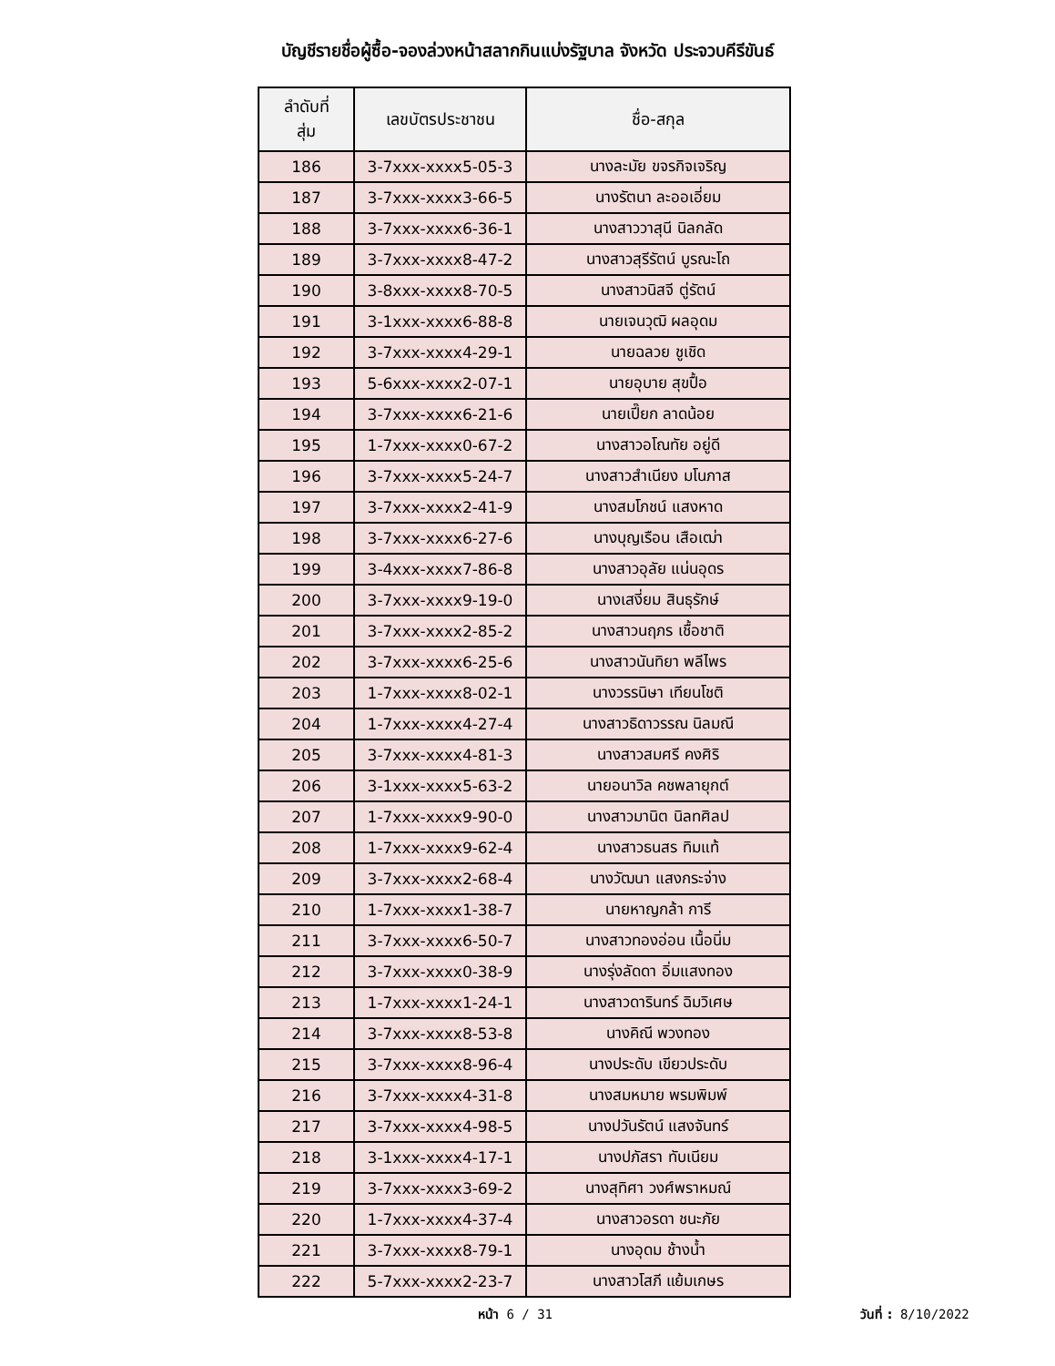บัญชีรายชื่อผู้ซื้อ-จองล่วงหน้าสลากกินแบ่งรัฐบาล จังหวัด ประจวบคีรีขันธ์
| ลำดับที่ สุ่ม | เลขบัตรประชาชน | ชื่อ-สกุล |
| --- | --- | --- |
| 186 | 3-7xxx-xxxx5-05-3 | นางละมัย ขจรกิจเจริญ |
| 187 | 3-7xxx-xxxx3-66-5 | นางรัตนา ละออเอี่ยม |
| 188 | 3-7xxx-xxxx6-36-1 | นางสาววาสุนี นิลกลัด |
| 189 | 3-7xxx-xxxx8-47-2 | นางสาวสุรีรัตน์ บูรณะโถ |
| 190 | 3-8xxx-xxxx8-70-5 | นางสาวนิสจี ตู่รัตน์ |
| 191 | 3-1xxx-xxxx6-88-8 | นายเจนวุฒิ ผลอุดม |
| 192 | 3-7xxx-xxxx4-29-1 | นายฉลวย ชูเชิด |
| 193 | 5-6xxx-xxxx2-07-1 | นายอุบาย สุขปื้อ |
| 194 | 3-7xxx-xxxx6-21-6 | นายเปี๊ยก ลาดน้อย |
| 195 | 1-7xxx-xxxx0-67-2 | นางสาวอโณทัย อยู่ดี |
| 196 | 3-7xxx-xxxx5-24-7 | นางสาวสำเนียง มโนภาส |
| 197 | 3-7xxx-xxxx2-41-9 | นางสมโภชน์ แสงหาด |
| 198 | 3-7xxx-xxxx6-27-6 | นางบุญเรือน เสือเฒ่า |
| 199 | 3-4xxx-xxxx7-86-8 | นางสาวอุลัย แน่นอุดร |
| 200 | 3-7xxx-xxxx9-19-0 | นางเสงี่ยม สินธุรักษ์ |
| 201 | 3-7xxx-xxxx2-85-2 | นางสาวนฤภร เชื้อชาติ |
| 202 | 3-7xxx-xxxx6-25-6 | นางสาวนันทิยา พลีไพร |
| 203 | 1-7xxx-xxxx8-02-1 | นางวรรนิษา เทียนโชติ |
| 204 | 1-7xxx-xxxx4-27-4 | นางสาวธิดาวรรณ นิลมณี |
| 205 | 3-7xxx-xxxx4-81-3 | นางสาวสมศรี คงศิริ |
| 206 | 3-1xxx-xxxx5-63-2 | นายอนาวิล คชพลายุกต์ |
| 207 | 1-7xxx-xxxx9-90-0 | นางสาวมานิต นิลทศิลป |
| 208 | 1-7xxx-xxxx9-62-4 | นางสาวธนสร ทิมแท้ |
| 209 | 3-7xxx-xxxx2-68-4 | นางวัฒนา แสงกระจ่าง |
| 210 | 1-7xxx-xxxx1-38-7 | นายหาญกล้า การี |
| 211 | 3-7xxx-xxxx6-50-7 | นางสาวทองอ่อน เนื้อนิ่ม |
| 212 | 3-7xxx-xxxx0-38-9 | นางรุ่งลัดดา อิ่มแสงทอง |
| 213 | 1-7xxx-xxxx1-24-1 | นางสาวดารินทร์ ฉิมวิเศษ |
| 214 | 3-7xxx-xxxx8-53-8 | นางคิณี พวงทอง |
| 215 | 3-7xxx-xxxx8-96-4 | นางประดับ เขียวประดับ |
| 216 | 3-7xxx-xxxx4-31-8 | นางสมหมาย พรมพิมพ์ |
| 217 | 3-7xxx-xxxx4-98-5 | นางปวันรัตน์ แสงจันทร์ |
| 218 | 3-1xxx-xxxx4-17-1 | นางปภัสรา ทับเนียม |
| 219 | 3-7xxx-xxxx3-69-2 | นางสุทิศา วงศ์พราหมณ์ |
| 220 | 1-7xxx-xxxx4-37-4 | นางสาวอรดา ชนะภัย |
| 221 | 3-7xxx-xxxx8-79-1 | นางอุดม ช้างน้ำ |
| 222 | 5-7xxx-xxxx2-23-7 | นางสาวโสภี แย้มเกษร |
หน้า 6 / 31 วันที่ : 8/10/2022